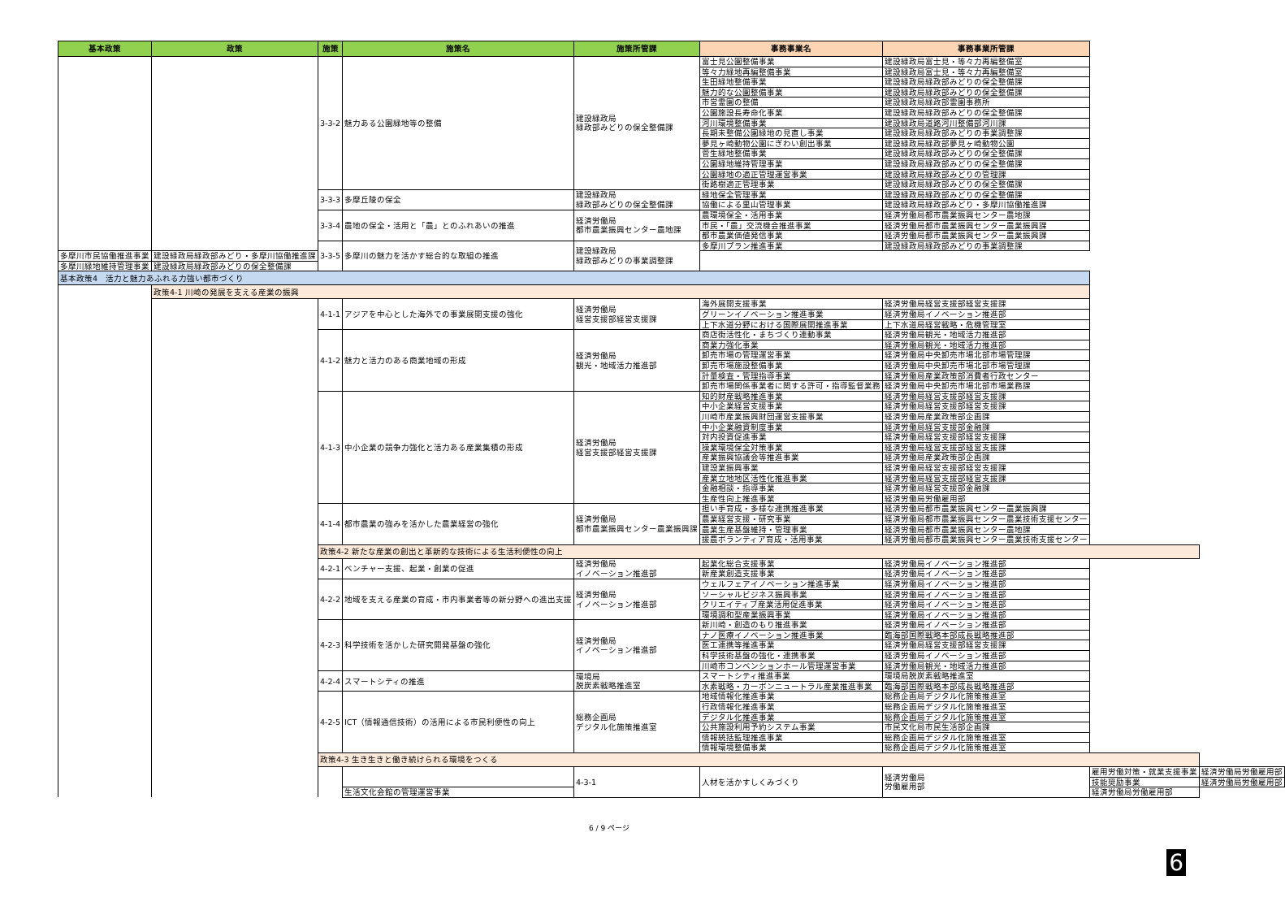| 基本政策 | 政策 | 施策 | 施策名 | 施策所管課 | 事務事業名 | 事務事業所管課 | | |
| --- | --- | --- | --- | --- | --- | --- | --- | --- |
| | | 3-3-2 | 魅力ある公園緑地等の整備 | 建設緑政局 緑政部みどりの保全整備課 | 富士見公園整備事業 | 建設緑政局富士見・等々力再編整備室 | | |
| | | | | | 等々力緑地再編整備事業 | 建設緑政局富士見・等々力再編整備室 | | |
| | | | | | 生田緑地整備事業 | 建設緑政局緑政部みどりの保全整備課 | | |
| | | | | | 魅力的な公園整備事業 | 建設緑政局緑政部みどりの保全整備課 | | |
| | | | | | 市営霊園の整備 | 建設緑政局緑政部霊園事務所 | | |
| | | | | | 公園施設長寿命化事業 | 建設緑政局緑政部みどりの保全整備課 | | |
| | | | | | 河川環境整備事業 | 建設緑政局道路河川整備部河川課 | | |
| | | | | | 長期未整備公園緑地の見直し事業 | 建設緑政局緑政部みどりの事業調整課 | | |
| | | | | | 夢見ヶ崎動物公園にぎわい創出事業 | 建設緑政局緑政部夢見ヶ崎動物公園 | | |
| | | | | | 菅生緑地整備事業 | 建設緑政局緑政部みどりの保全整備課 | | |
| | | | | | 公園緑地維持管理事業 | 建設緑政局緑政部みどりの保全整備課 | | |
| | | | | | 公園緑地の適正管理運営事業 | 建設緑政局緑政部みどりの管理課 | | |
| | | | | | 街路樹適正管理事業 | 建設緑政局緑政部みどりの保全整備課 | | |
| | | 3-3-3 | 多摩丘陵の保全 | 建設緑政局 緑政部みどりの保全整備課 | 緑地保全管理事業 | 建設緑政局緑政部みどりの保全整備課 | | |
| | | | | | 協働による里山管理事業 | 建設緑政局緑政部みどり・多摩川協働推進課 | | |
| | | 3-3-4 | 農地の保全・活用と「農」とのふれあいの推進 | 経済労働局 都市農業振興センター農地課 | 農環境保全・活用事業 | 経済労働局都市農業振興センター農地課 | | |
| | | | | | 市民・「農」交流機会推進事業 | 経済労働局都市農業振興センター農業振興課 | | |
| | | | | | 都市農業価値発信事業 | 経済労働局都市農業振興センター農業振興課 | | |
| | | 3-3-5 | 多摩川の魅力を活かす総合的な取組の推進 | 建設緑政局 緑政部みどりの事業調整課 | 多摩川プラン推進事業 | 建設緑政局緑政部みどりの事業調整課 | | |
| | 多摩川市民協働推進事業 | | | | 建設緑政局緑政部みどり・多摩川協働推進課 | | | |
| 多摩川緑地維持管理事業 | 建設緑政局緑政部みどりの保全整備課 | | | | | | | |
| 基本政策4 活力と魅力あふれる力強い都市づくり | | | | | | | | |
| | 政策4-1 川崎の発展を支える産業の振興 | | | | | | | |
| | | 4-1-1 | アジアを中心とした海外での事業展開支援の強化 | 経済労働局 経営支援部経営支援課 | 海外展開支援事業 | 経済労働局経営支援部経営支援課 | | |
| | | | | | グリーンイノベーション推進事業 | 経済労働局イノベーション推進部 | | |
| | | | | | 上下水道分野における国際展開推進事業 | 上下水道局経営戦略・危機管理室 | | |
| | | 4-1-2 | 魅力と活力のある商業地域の形成 | 経済労働局 観光・地域活力推進部 | 商店街活性化・まちづくり連動事業 | 経済労働局観光・地域活力推進部 | | |
| | | | | | 商業力強化事業 | 経済労働局観光・地域活力推進部 | | |
| | | | | | 卸売市場の管理運営事業 | 経済労働局中央卸売市場北部市場管理課 | | |
| | | | | | 卸売市場施設整備事業 | 経済労働局中央卸売市場北部市場管理課 | | |
| | | | | | 計量検査・管理指導事業 | 経済労働局産業政策部消費者行政センター | | |
| | | | | | 卸売市場関係事業者に関する許可・指導監督業務 | 経済労働局中央卸売市場北部市場業務課 | | |
| | | 4-1-3 | 中小企業の競争力強化と活力ある産業集積の形成 | 経済労働局 経営支援部経営支援課 | 知的財産戦略推進事業 | 経済労働局経営支援部経営支援課 | | |
| | | | | | 中小企業経営支援事業 | 経済労働局経営支援部経営支援課 | | |
| | | | | | 川崎市産業振興財団運営支援事業 | 経済労働局産業政策部企画課 | | |
| | | | | | 中小企業融資制度事業 | 経済労働局経営支援部金融課 | | |
| | | | | | 対内投資促進事業 | 経済労働局経営支援部経営支援課 | | |
| | | | | | 操業環境保全対策事業 | 経済労働局経営支援部経営支援課 | | |
| | | | | | 産業振興協議会等推進事業 | 経済労働局産業政策部企画課 | | |
| | | | | | 建設業振興事業 | 経済労働局経営支援部経営支援課 | | |
| | | | | | 産業立地地区活性化推進事業 | 経済労働局経営支援部経営支援課 | | |
| | | | | | 金融相談・指導事業 | 経済労働局経営支援部金融課 | | |
| | | | | | 生産性向上推進事業 | 経済労働局労働雇用部 | | |
| | | 4-1-4 | 都市農業の強みを活かした農業経営の強化 | 経済労働局 都市農業振興センター農業振興課 | 担い手育成・多様な連携推進事業 | 経済労働局都市農業振興センター農業振興課 | | |
| | | | | | 農業経営支援・研究事業 | 経済労働局都市農業振興センター農業技術支援センター | | |
| | | | | | 農業生産基盤維持・管理事業 | 経済労働局都市農業振興センター農地課 | | |
| | | | | | 援農ボランティア育成・活用事業 | 経済労働局都市農業振興センター農業技術支援センター | | |
| | | 政策4-2 新たな産業の創出と革新的な技術による生活利便性の向上 | | | | | | |
| | | 4-2-1 | ベンチャー支援、起業・創業の促進 | 経済労働局 イノベーション推進部 | 起業化総合支援事業 | 経済労働局イノベーション推進部 | | |
| | | | | | 新産業創造支援事業 | 経済労働局イノベーション推進部 | | |
| | | 4-2-2 | 地域を支える産業の育成・市内事業者等の新分野への進出支援 | 経済労働局 イノベーション推進部 | ウェルフェアイノベーション推進事業 | 経済労働局イノベーション推進部 | | |
| | | | | | ソーシャルビジネス振興事業 | 経済労働局イノベーション推進部 | | |
| | | | | | クリエイティブ産業活用促進事業 | 経済労働局イノベーション推進部 | | |
| | | | | | 環境調和型産業振興事業 | 経済労働局イノベーション推進部 | | |
| | | 4-2-3 | 科学技術を活かした研究開発基盤の強化 | 経済労働局 イノベーション推進部 | 新川崎・創造のもり推進事業 | 経済労働局イノベーション推進部 | | |
| | | | | | ナノ医療イノベーション推進事業 | 臨海部国際戦略本部成長戦略推進部 | | |
| | | | | | 医工連携等推進事業 | 経済労働局経営支援部経営支援課 | | |
| | | | | | 科学技術基盤の強化・連携事業 | 経済労働局イノベーション推進部 | | |
| | | | | | 川崎市コンベンションホール管理運営事業 | 経済労働局観光・地域活力推進部 | | |
| | | 4-2-4 | スマートシティの推進 | 環境局 脱炭素戦略推進室 | スマートシティ推進事業 | 環境局脱炭素戦略推進室 | | |
| | | | | | 水素戦略・カーボンニュートラル産業推進事業 | 臨海部国際戦略本部成長戦略推進部 | | |
| | | 4-2-5 | ICT（情報通信技術）の活用による市民利便性の向上 | 総務企画局 デジタル化施策推進室 | 地域情報化推進事業 | 総務企画局デジタル化施策推進室 | | |
| | | | | | 行政情報化推進事業 | 総務企画局デジタル化施策推進室 | | |
| | | | | | デジタル化推進事業 | 総務企画局デジタル化施策推進室 | | |
| | | | | | 公共施設利用予約システム事業 | 市民文化局市民生活部企画課 | | |
| | | | | | 情報統括監理推進事業 | 総務企画局デジタル化施策推進室 | | |
| | | | | | 情報環境整備事業 | 総務企画局デジタル化施策推進室 | | |
| | | 政策4-3 生き生きと働き続けられる環境をつくる | | | | | | |
| | | | | 4-3-1 | 人材を活かすしくみづくり | 経済労働局 労働雇用部 | 雇用労働対策・就業支援事業 | 経済労働局労働雇用部 |
| | | | | | | | 技能奨励事業 | 経済労働局労働雇用部 |
| | | | 生活文化会館の管理運営事業 | | | | 経済労働局労働雇用部 | |
6 / 9 ページ
6